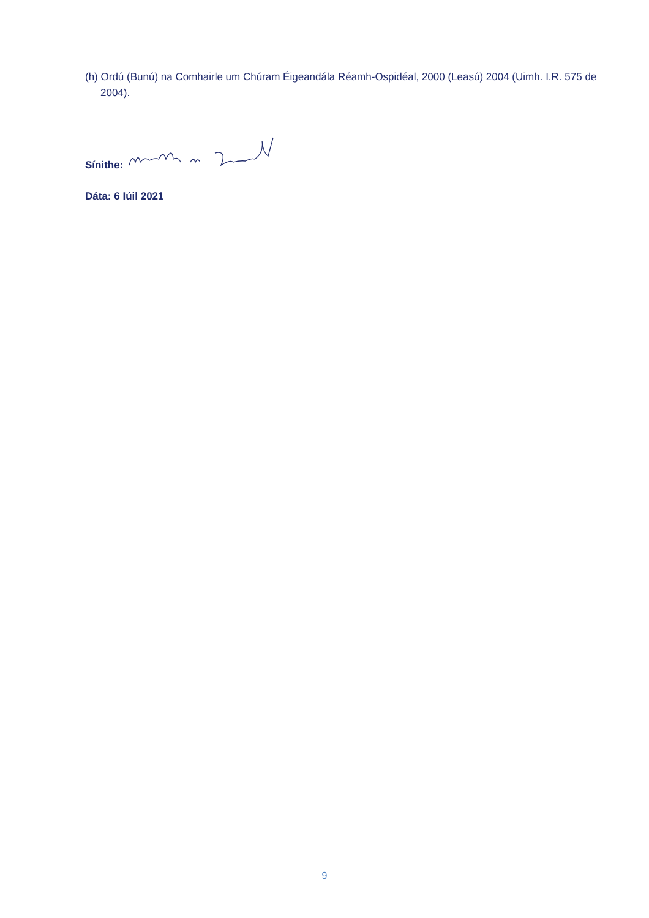(h) Ordú (Bunú) na Comhairle um Chúram Éigeandála Réamh-Ospidéal, 2000 (Leasú) 2004 (Uimh. I.R. 575 de 2004).
Sínithe:
Dáta: 6 Iúil 2021
9